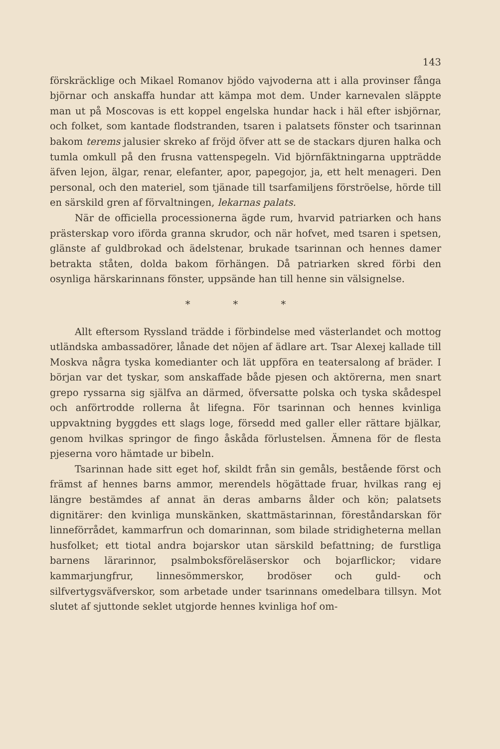143
förskräcklige och Mikael Romanov bjödo vajvoderna att i alla provinser fånga björnar och anskaffa hundar att kämpa mot dem. Under karnevalen släppte man ut på Moscovas is ett koppel engelska hundar hack i häl efter isbjörnar, och folket, som kantade flodstranden, tsaren i palatsets fönster och tsarinnan bakom terems jalusier skreko af fröjd öfver att se de stackars djuren halka och tumla omkull på den frusna vattenspegeln. Vid björnfäktningarna uppträdde äfven lejon, älgar, renar, elefanter, apor, papegojor, ja, ett helt menageri. Den personal, och den materiel, som tjänade till tsarfamiljens förströelse, hörde till en särskild gren af förvaltningen, lekarnas palats.
När de officiella processionerna ägde rum, hvarvid patriarken och hans prästerskap voro iförda granna skrudor, och när hofvet, med tsaren i spetsen, glänste af guldbrokad och ädelstenar, brukade tsarinnan och hennes damer betrakta ståten, dolda bakom förhängen. Då patriarken skred förbi den osynliga härskarinnans fönster, uppsände han till henne sin välsignelse.
* * *
Allt eftersom Ryssland trädde i förbindelse med västerlandet och mottog utländska ambassadörer, lånade det nöjen af ädlare art. Tsar Alexej kallade till Moskva några tyska komedianter och lät uppföra en teatersalong af bräder. I början var det tyskar, som anskaffade både pjesen och aktörerna, men snart grepo ryssarna sig själfva an därmed, öfversatte polska och tyska skådespel och anförtrodde rollerna åt lifegna. För tsarinnan och hennes kvinliga uppvaktning byggdes ett slags loge, försedd med galler eller rättare bjälkar, genom hvilkas springor de fingo åskåda förlustelsen. Ämnena för de flesta pjeserna voro hämtade ur bibeln.
Tsarinnan hade sitt eget hof, skildt från sin gemåls, bestående först och främst af hennes barns ammor, merendels högättade fruar, hvilkas rang ej längre bestämdes af annat än deras ambarns ålder och kön; palatsets dignitärer: den kvinliga munskänken, skattmästarinnan, föreståndarskan för linneförrådet, kammarfrun och domarinnan, som bilade stridigheterna mellan husfolket; ett tiotal andra bojarskor utan särskild befattning; de furstliga barnens lärarinnor, psalmboksföreläserskor och bojarflickor; vidare kammarjungfrur, linnesömmerskor, brodöser och guld- och silfvertygsväfverskor, som arbetade under tsarinnans omedelbara tillsyn. Mot slutet af sjuttonde seklet utgjorde hennes kvinliga hof om-